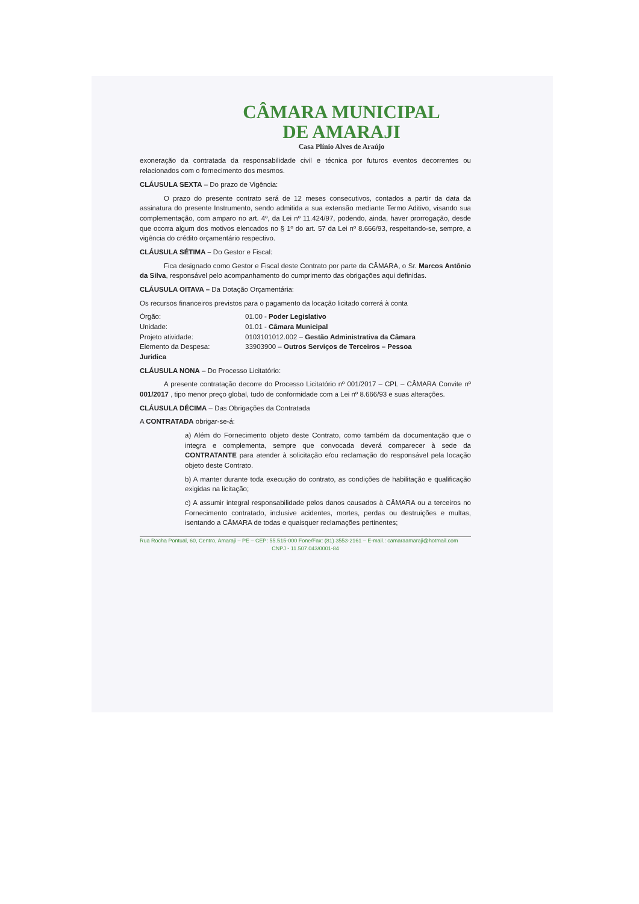CÂMARA MUNICIPAL
DE AMARAJI
Casa Plínio Alves de Araújo
exoneração da contratada da responsabilidade civil e técnica por futuros eventos decorrentes ou relacionados com o fornecimento dos mesmos.
CLÁUSULA SEXTA – Do prazo de Vigência:
O prazo do presente contrato será de 12 meses consecutivos, contados a partir da data da assinatura do presente Instrumento, sendo admitida a sua extensão mediante Termo Aditivo, visando sua complementação, com amparo no art. 4º, da Lei nº 11.424/97, podendo, ainda, haver prorrogação, desde que ocorra algum dos motivos elencados no § 1º do art. 57 da Lei nº 8.666/93, respeitando-se, sempre, a vigência do crédito orçamentário respectivo.
CLÁUSULA SÉTIMA – Do Gestor e Fiscal:
Fica designado como Gestor e Fiscal deste Contrato por parte da CÂMARA, o Sr. Marcos Antônio da Silva, responsável pelo acompanhamento do cumprimento das obrigações aqui definidas.
CLÁUSULA OITAVA – Da Dotação Orçamentária:
Os recursos financeiros previstos para o pagamento da locação licitado correrá à conta
Órgão: 01.00 - Poder Legislativo
Unidade: 01.01 - Câmara Municipal
Projeto atividade: 0103101012.002 – Gestão Administrativa da Câmara
Elemento da Despesa: 33903900 – Outros Serviços de Terceiros – Pessoa
Juridica
CLÁUSULA NONA – Do Processo Licitatório:
A presente contratação decorre do Processo Licitatório nº 001/2017 – CPL – CÂMARA Convite nº 001/2017 , tipo menor preço global, tudo de conformidade com a Lei nº 8.666/93 e suas alterações.
CLÁUSULA DÉCIMA – Das Obrigações da Contratada
A CONTRATADA obrigar-se-á:
a) Além do Fornecimento objeto deste Contrato, como também da documentação que o integra e complementa, sempre que convocada deverá comparecer à sede da CONTRATANTE para atender à solicitação e/ou reclamação do responsável pela locação objeto deste Contrato.
b) A manter durante toda execução do contrato, as condições de habilitação e qualificação exigidas na licitação;
c) A assumir integral responsabilidade pelos danos causados à CÂMARA ou a terceiros no Fornecimento contratado, inclusive acidentes, mortes, perdas ou destruições e multas, isentando a CÂMARA de todas e quaisquer reclamações pertinentes;
Rua Rocha Pontual, 60, Centro, Amaraji – PE – CEP: 55.515-000 Fone/Fax: (81) 3553-2161 – E-mail.: camaraamaraji@hotmail.com
CNPJ - 11.507.043/0001-84